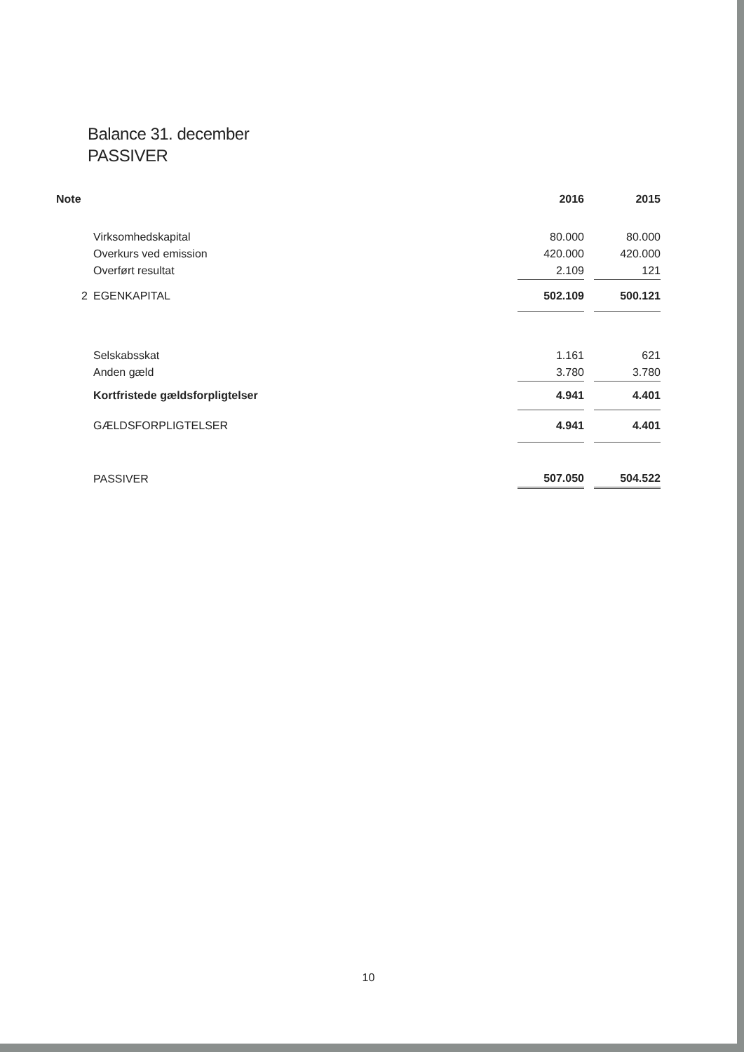Balance 31. december
PASSIVER
| Note | | 2016 | | 2015 |
| | Virksomhedskapital | 80.000 | | 80.000 |
| | Overkurs ved emission | 420.000 | | 420.000 |
| | Overført resultat | 2.109 | | 121 |
| 2 | EGENKAPITAL | 502.109 | | 500.121 |
| | Selskabsskat | 1.161 | | 621 |
| | Anden gæld | 3.780 | | 3.780 |
| | Kortfristede gældsforpligtelser | 4.941 | | 4.401 |
| | GÆLDSFORPLIGTELSER | 4.941 | | 4.401 |
| | PASSIVER | 507.050 | | 504.522 |
10